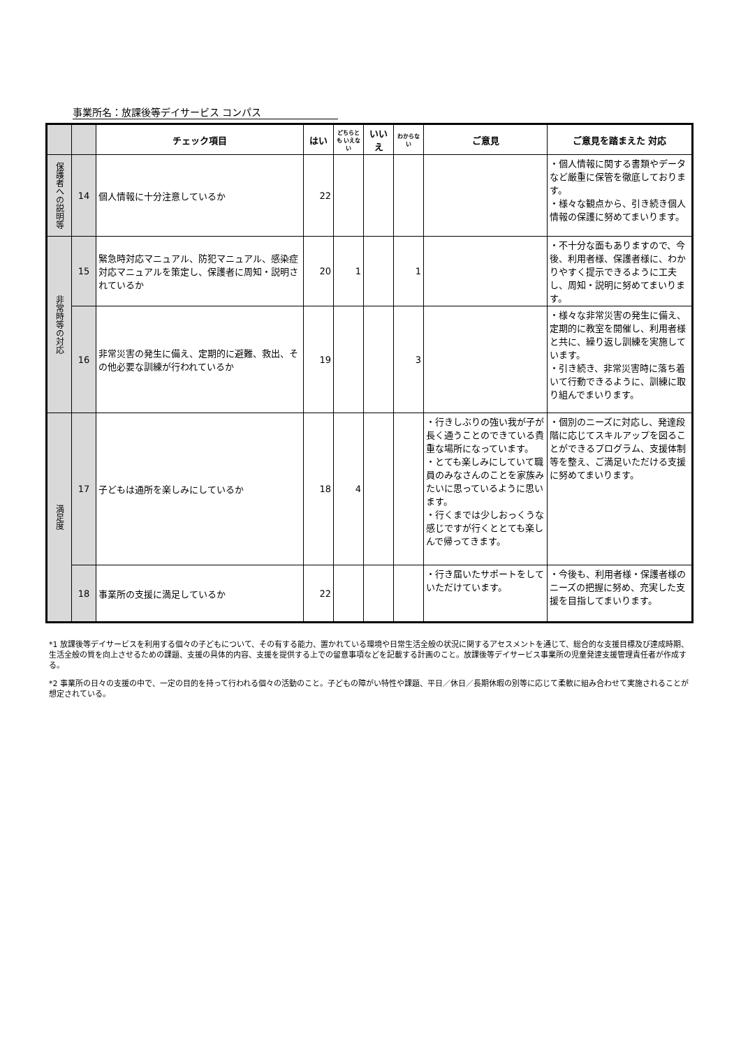事業所名：放課後等デイサービス コンパス
| | | チェック項目 | はい | どちらとも いえない | いいえ | わからない | ご意見 | ご意見を踏まえた 対応 |
| --- | --- | --- | --- | --- | --- | --- | --- | --- |
| 保護者への説明等 | 14 | 個人情報に十分注意しているか | 22 | | | | | ・個人情報に関する書類やデータなど厳重に保管を徹底しております。 ・様々な観点から、引き続き個人情報の保護に努めてまいります。 |
| 非常時等の対応 | 15 | 緊急時対応マニュアル、防犯マニュアル、感染症対応マニュアルを策定し、保護者に周知・説明されているか | 20 | 1 | | 1 | | ・不十分な面もありますので、今後、利用者様、保護者様に、わかりやすく提示できるように工夫し、周知・説明に努めてまいります。 |
| | 16 | 非常災害の発生に備え、定期的に避難、救出、その他必要な訓練が行われているか | 19 | | | 3 | | ・様々な非常災害の発生に備え、定期的に教室を開催し、利用者様と共に、繰り返し訓練を実施しています。 ・引き続き、非常災害時に落ち着いて行動できるように、訓練に取り組んでまいります。 |
| 満足度 | 17 | 子どもは通所を楽しみにしているか | 18 | 4 | | | ・行きしぶりの強い我が子が長く通うことのできている貴重な場所になっています。 ・とても楽しみにしていて職員のみなさんのことを家族みたいに思っているように思います。 ・行くまでは少しおっくうな感じですが行くととても楽しんで帰ってきます。 | ・個別のニーズに対応し、発達段階に応じてスキルアップを図ることができるプログラム、支援体制等を整え、ご満足いただける支援に努めてまいります。 |
| | 18 | 事業所の支援に満足しているか | 22 | | | | ・行き届いたサポートをしていただけています。 | ・今後も、利用者様・保護者様のニーズの把握に努め、充実した支援を目指してまいります。 |
*1 放課後等デイサービスを利用する個々の子どもについて、その有する能力、置かれている環境や日常生活全般の状況に関するアセスメントを通じて、総合的な支援目標及び達成時期、生活全般の質を向上させるための課題、支援の具体的内容、支援を提供する上での留意事項などを記載する計画のこと。放課後等デイサービス事業所の児童発達支援管理責任者が作成する。
*2 事業所の日々の支援の中で、一定の目的を持って行われる個々の活動のこと。子どもの障がい特性や課題、平日／休日／長期休暇の別等に応じて柔軟に組み合わせて実施されることが想定されている。